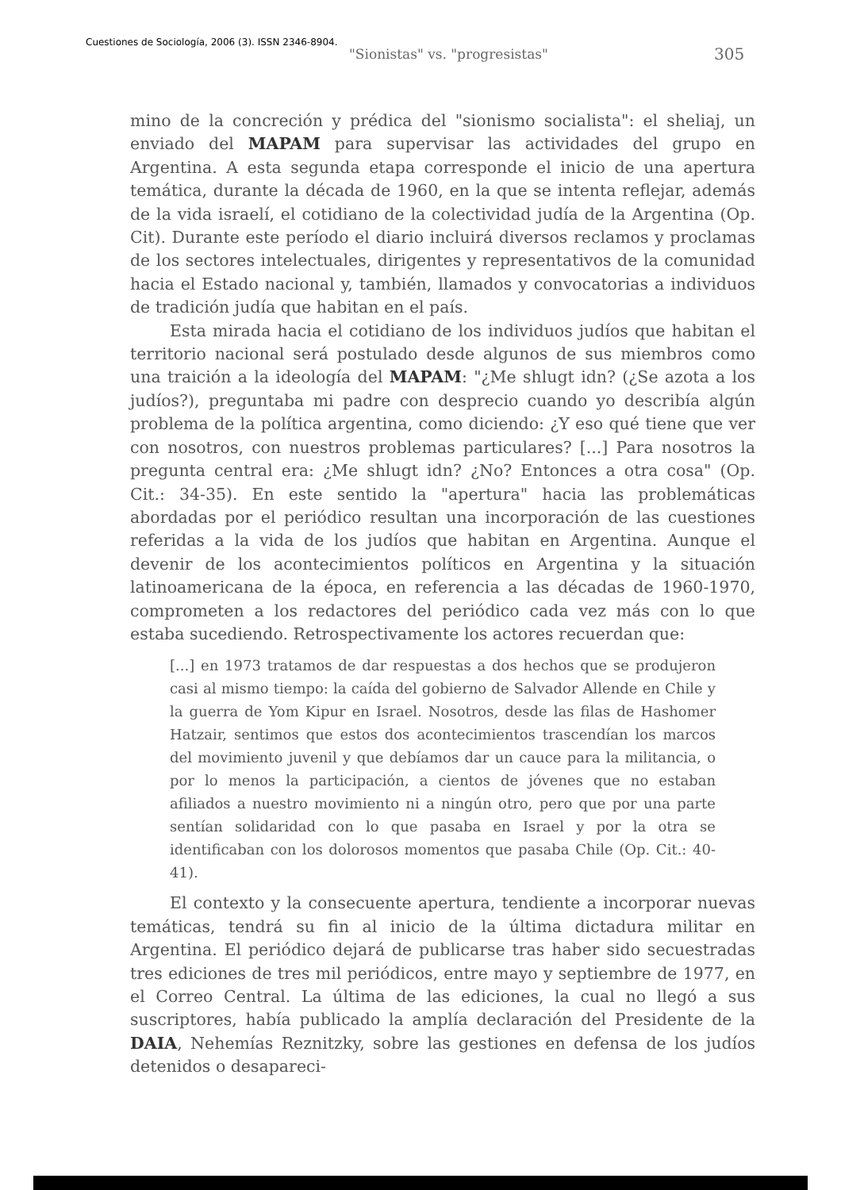Cuestiones de Sociología, 2006 (3). ISSN 2346-8904.
"Sionistas" vs. "progresistas" 305
mino de la concreción y prédica del "sionismo socialista": el sheliaj, un enviado del MAPAM para supervisar las actividades del grupo en Argentina. A esta segunda etapa corresponde el inicio de una apertura temática, durante la década de 1960, en la que se intenta reflejar, además de la vida israelí, el cotidiano de la colectividad judía de la Argentina (Op. Cit). Durante este período el diario incluirá diversos reclamos y proclamas de los sectores intelectuales, dirigentes y representativos de la comunidad hacia el Estado nacional y, también, llamados y convocatorias a individuos de tradición judía que habitan en el país.
Esta mirada hacia el cotidiano de los individuos judíos que habitan el territorio nacional será postulado desde algunos de sus miembros como una traición a la ideología del MAPAM: "¿Me shlugt idn? (¿Se azota a los judíos?), preguntaba mi padre con desprecio cuando yo describía algún problema de la política argentina, como diciendo: ¿Y eso qué tiene que ver con nosotros, con nuestros problemas particulares? [...] Para nosotros la pregunta central era: ¿Me shlugt idn? ¿No? Entonces a otra cosa" (Op. Cit.: 34-35). En este sentido la "apertura" hacia las problemáticas abordadas por el periódico resultan una incorporación de las cuestiones referidas a la vida de los judíos que habitan en Argentina. Aunque el devenir de los acontecimientos políticos en Argentina y la situación latinoamericana de la época, en referencia a las décadas de 1960-1970, comprometen a los redactores del periódico cada vez más con lo que estaba sucediendo. Retrospectivamente los actores recuerdan que:
[...] en 1973 tratamos de dar respuestas a dos hechos que se produjeron casi al mismo tiempo: la caída del gobierno de Salvador Allende en Chile y la guerra de Yom Kipur en Israel. Nosotros, desde las filas de Hashomer Hatzair, sentimos que estos dos acontecimientos trascendían los marcos del movimiento juvenil y que debíamos dar un cauce para la militancia, o por lo menos la participación, a cientos de jóvenes que no estaban afiliados a nuestro movimiento ni a ningún otro, pero que por una parte sentían solidaridad con lo que pasaba en Israel y por la otra se identificaban con los dolorosos momentos que pasaba Chile (Op. Cit.: 40-41).
El contexto y la consecuente apertura, tendiente a incorporar nuevas temáticas, tendrá su fin al inicio de la última dictadura militar en Argentina. El periódico dejará de publicarse tras haber sido secuestradas tres ediciones de tres mil periódicos, entre mayo y septiembre de 1977, en el Correo Central. La última de las ediciones, la cual no llegó a sus suscriptores, había publicado la amplía declaración del Presidente de la DAIA, Nehemías Reznitzky, sobre las gestiones en defensa de los judíos detenidos o desapareci-